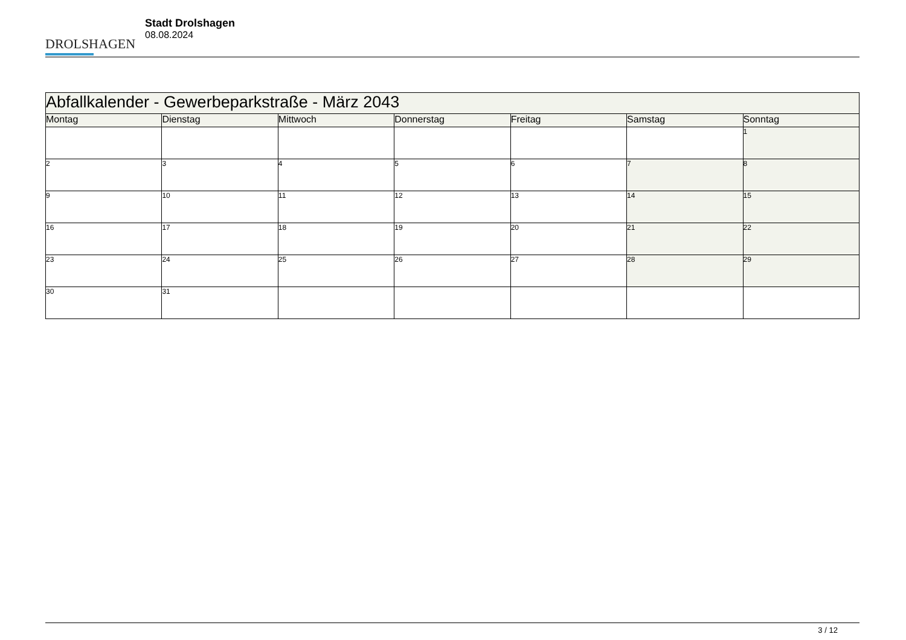DROLSHAGEN
Stadt Drolshagen
08.08.2024
| Abfallkalender - Gewerbeparkstraße - März 2043 | | | | | | |
| --- | --- | --- | --- | --- | --- | --- |
| Montag | Dienstag | Mittwoch | Donnerstag | Freitag | Samstag | Sonntag |
| | | | | | | 1 |
| 2 | 3 | 4 | 5 | 6 | 7 | 8 |
| 9 | 10 | 11 | 12 | 13 | 14 | 15 |
| 16 | 17 | 18 | 19 | 20 | 21 | 22 |
| 23 | 24 | 25 | 26 | 27 | 28 | 29 |
| 30 | 31 | | | | | |
3 / 12